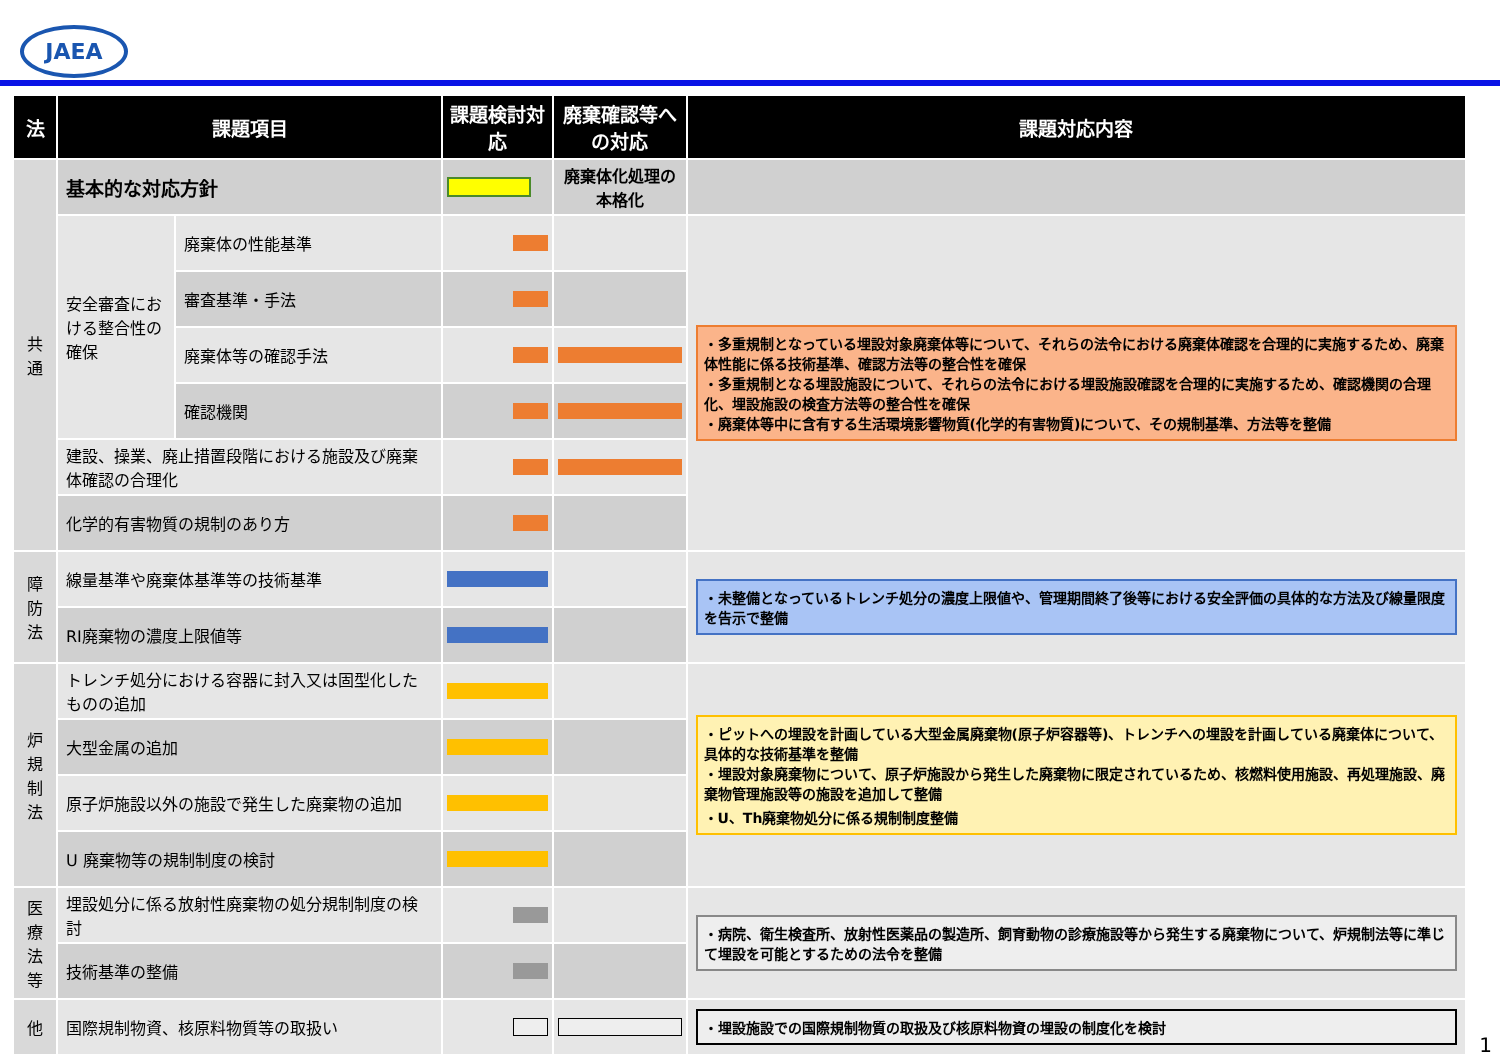JAEA
| 法 | 課題項目 | | 課題検討対応 | 廃棄確認等への対応 | 課題対応内容 |
| --- | --- | --- | --- | --- | --- |
| 共通 | 基本的な対応方針 | | | 廃棄体化処理の本格化 | |
| | 安全審査における整合性の確保 | 廃棄体の性能基準 | | | ・多重規制となっている埋設対象廃棄体等について、それらの法令における廃棄体確認を合理的に実施するため、廃棄体性能に係る技術基準、確認方法等の整合性を確保 ・多重規制となる埋設施設について、それらの法令における埋設施設確認を合理的に実施するため、確認機関の合理化、埋設施設の検査方法等の整合性を確保 ・廃棄体等中に含有する生活環境影響物質(化学的有害物質)について、その規制基準、方法等を整備 |
| | | 審査基準・手法 | | | |
| | | 廃棄体等の確認手法 | | | |
| | | 確認機関 | | | |
| | 建設、操業、廃止措置段階における施設及び廃棄体確認の合理化 | | | | |
| | 化学的有害物質の規制のあり方 | | | | |
| 障防法 | 線量基準や廃棄体基準等の技術基準 | | | | ・未整備となっているトレンチ処分の濃度上限値や、管理期間終了後等における安全評価の具体的な方法及び線量限度を告示で整備 |
| | RI廃棄物の濃度上限値等 | | | | |
| 炉規制法 | トレンチ処分における容器に封入又は固型化したものの追加 | | | | ・ピットへの埋設を計画している大型金属廃棄物(原子炉容器等)、トレンチへの埋設を計画している廃棄体について、具体的な技術基準を整備 ・埋設対象廃棄物について、原子炉施設から発生した廃棄物に限定されているため、核燃料使用施設、再処理施設、廃棄物管理施設等の施設を追加して整備 ・U、Th廃棄物処分に係る規制制度整備 |
| | 大型金属の追加 | | | | |
| | 原子炉施設以外の施設で発生した廃棄物の追加 | | | | |
| | U 廃棄物等の規制制度の検討 | | | | |
| 医療法等 | 埋設処分に係る放射性廃棄物の処分規制制度の検討 | | | | ・病院、衛生検査所、放射性医薬品の製造所、飼育動物の診療施設等から発生する廃棄物について、炉規制法等に準じて埋設を可能とするための法令を整備 |
| | 技術基準の整備 | | | | |
| 他 | 国際規制物資、核原料物質等の取扱い | | | | ・埋設施設での国際規制物質の取扱及び核原料物資の埋設の制度化を検討 |
1